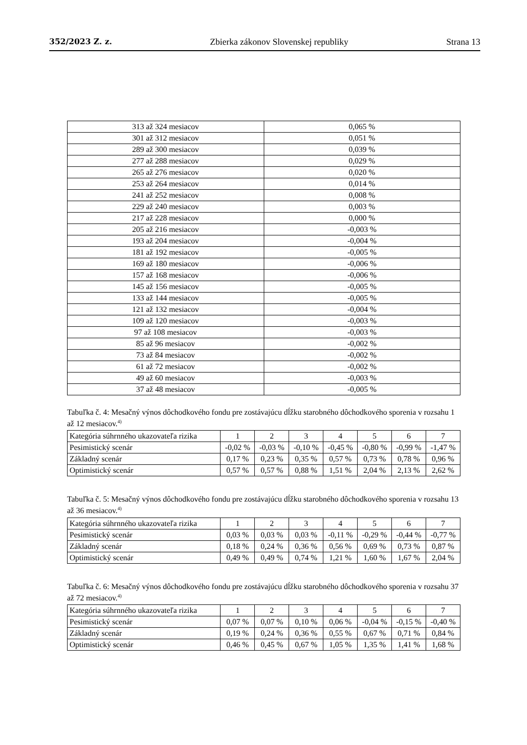352/2023 Z. z. Zbierka zákonov Slovenskej republiky Strana 13
| 313 až 324 mesiacov | 0,065 % |
| 301 až 312 mesiacov | 0,051 % |
| 289 až 300 mesiacov | 0,039 % |
| 277 až 288 mesiacov | 0,029 % |
| 265 až 276 mesiacov | 0,020 % |
| 253 až 264 mesiacov | 0,014 % |
| 241 až 252 mesiacov | 0,008 % |
| 229 až 240 mesiacov | 0,003 % |
| 217 až 228 mesiacov | 0,000 % |
| 205 až 216 mesiacov | -0,003 % |
| 193 až 204 mesiacov | -0,004 % |
| 181 až 192 mesiacov | -0,005 % |
| 169 až 180 mesiacov | -0,006 % |
| 157 až 168 mesiacov | -0,006 % |
| 145 až 156 mesiacov | -0,005 % |
| 133 až 144 mesiacov | -0,005 % |
| 121 až 132 mesiacov | -0,004 % |
| 109 až 120 mesiacov | -0,003 % |
| 97 až 108 mesiacov | -0,003 % |
| 85 až 96 mesiacov | -0,002 % |
| 73 až 84 mesiacov | -0,002 % |
| 61 až 72 mesiacov | -0,002 % |
| 49 až 60 mesiacov | -0,003 % |
| 37 až 48 mesiacov | -0,005 % |
Tabuľka č. 4: Mesačný výnos dôchodkového fondu pre zostávajúcu dĺžku starobného dôchodkového sporenia v rozsahu 1 až 12 mesiacov.<sup>4)</sup>
| Kategória súhrnného ukazovateľa rizika | 1 | 2 | 3 | 4 | 5 | 6 | 7 |
| --- | --- | --- | --- | --- | --- | --- | --- |
| Pesimistický scenár | -0,02 % | -0,03 % | -0,10 % | -0,45 % | -0,80 % | -0,99 % | -1,47 % |
| Základný scenár | 0,17 % | 0,23 % | 0,35 % | 0,57 % | 0,73 % | 0,78 % | 0,96 % |
| Optimistický scenár | 0,57 % | 0,57 % | 0,88 % | 1,51 % | 2,04 % | 2,13 % | 2,62 % |
Tabuľka č. 5: Mesačný výnos dôchodkového fondu pre zostávajúcu dĺžku starobného dôchodkového sporenia v rozsahu 13 až 36 mesiacov.<sup>4)</sup>
| Kategória súhrnného ukazovateľa rizika | 1 | 2 | 3 | 4 | 5 | 6 | 7 |
| --- | --- | --- | --- | --- | --- | --- | --- |
| Pesimistický scenár | 0,03 % | 0,03 % | 0,03 % | -0,11 % | -0,29 % | -0,44 % | -0,77 % |
| Základný scenár | 0,18 % | 0,24 % | 0,36 % | 0,56 % | 0,69 % | 0,73 % | 0,87 % |
| Optimistický scenár | 0,49 % | 0,49 % | 0,74 % | 1,21 % | 1,60 % | 1,67 % | 2,04 % |
Tabuľka č. 6: Mesačný výnos dôchodkového fondu pre zostávajúcu dĺžku starobného dôchodkového sporenia v rozsahu 37 až 72 mesiacov.<sup>4)</sup>
| Kategória súhrnného ukazovateľa rizika | 1 | 2 | 3 | 4 | 5 | 6 | 7 |
| --- | --- | --- | --- | --- | --- | --- | --- |
| Pesimistický scenár | 0,07 % | 0,07 % | 0,10 % | 0,06 % | -0,04 % | -0,15 % | -0,40 % |
| Základný scenár | 0,19 % | 0,24 % | 0,36 % | 0,55 % | 0,67 % | 0,71 % | 0,84 % |
| Optimistický scenár | 0,46 % | 0,45 % | 0,67 % | 1,05 % | 1,35 % | 1,41 % | 1,68 % |